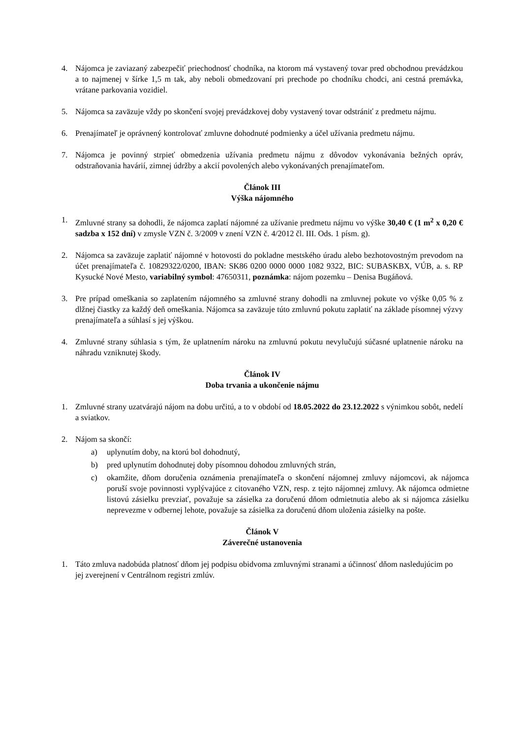4. Nájomca je zaviazaný zabezpečiť priechodnosť chodníka, na ktorom má vystavený tovar pred obchodnou prevádzkou a to najmenej v šírke 1,5 m tak, aby neboli obmedzovaní pri prechode po chodníku chodci, ani cestná premávka, vrátane parkovania vozidiel.
5. Nájomca sa zaväzuje vždy po skončení svojej prevádzkovej doby vystavený tovar odstrániť z predmetu nájmu.
6. Prenajímateľ je oprávnený kontrolovať zmluvne dohodnuté podmienky a účel užívania predmetu nájmu.
7. Nájomca je povinný strpieť obmedzenia užívania predmetu nájmu z dôvodov vykonávania bežných opráv, odstraňovania havárií, zimnej údržby a akcií povolených alebo vykonávaných prenajímateľom.
Článok III
Výška nájomného
1. Zmluvné strany sa dohodli, že nájomca zaplatí nájomné za užívanie predmetu nájmu vo výške 30,40 € (1 m<sup>2</sup> x 0,20 € sadzba x 152 dní) v zmysle VZN č. 3/2009 v znení VZN č. 4/2012 čl. III. Ods. 1 písm. g).
2. Nájomca sa zaväzuje zaplatiť nájomné v hotovosti do pokladne mestského úradu alebo bezhotovostným prevodom na účet prenajímateľa č. 10829322/0200, IBAN: SK86 0200 0000 0000 1082 9322, BIC: SUBASKBX, VÚB, a. s. RP Kysucké Nové Mesto, variabilný symbol: 47650311, poznámka: nájom pozemku – Denisa Bugáňová.
3. Pre prípad omeškania so zaplatením nájomného sa zmluvné strany dohodli na zmluvnej pokute vo výške 0,05 % z dlžnej čiastky za každý deň omeškania. Nájomca sa zaväzuje túto zmluvnú pokutu zaplatiť na základe písomnej výzvy prenajímateľa a súhlasí s jej výškou.
4. Zmluvné strany súhlasia s tým, že uplatnením nároku na zmluvnú pokutu nevylučujú súčasné uplatnenie nároku na náhradu vzniknutej škody.
Článok IV
Doba trvania a ukončenie nájmu
1. Zmluvné strany uzatvárajú nájom na dobu určitú, a to v období od 18.05.2022 do 23.12.2022 s výnimkou sobôt, nedelí a sviatkov.
2. Nájom sa skončí:
a) uplynutím doby, na ktorú bol dohodnutý,
b) pred uplynutím dohodnutej doby písomnou dohodou zmluvných strán,
c) okamžite, dňom doručenia oznámenia prenajímateľa o skončení nájomnej zmluvy nájomcovi, ak nájomca poruší svoje povinnosti vyplývajúce z citovaného VZN, resp. z tejto nájomnej zmluvy. Ak nájomca odmietne listovú zásielku prevziať, považuje sa zásielka za doručenú dňom odmietnutia alebo ak si nájomca zásielku neprevezme v odbernej lehote, považuje sa zásielka za doručenú dňom uloženia zásielky na pošte.
Článok V
Záverečné ustanovenia
1. Táto zmluva nadobúda platnosť dňom jej podpisu obidvoma zmluvnými stranami a účinnosť dňom nasledujúcim po jej zverejnení v Centrálnom registri zmlúv.